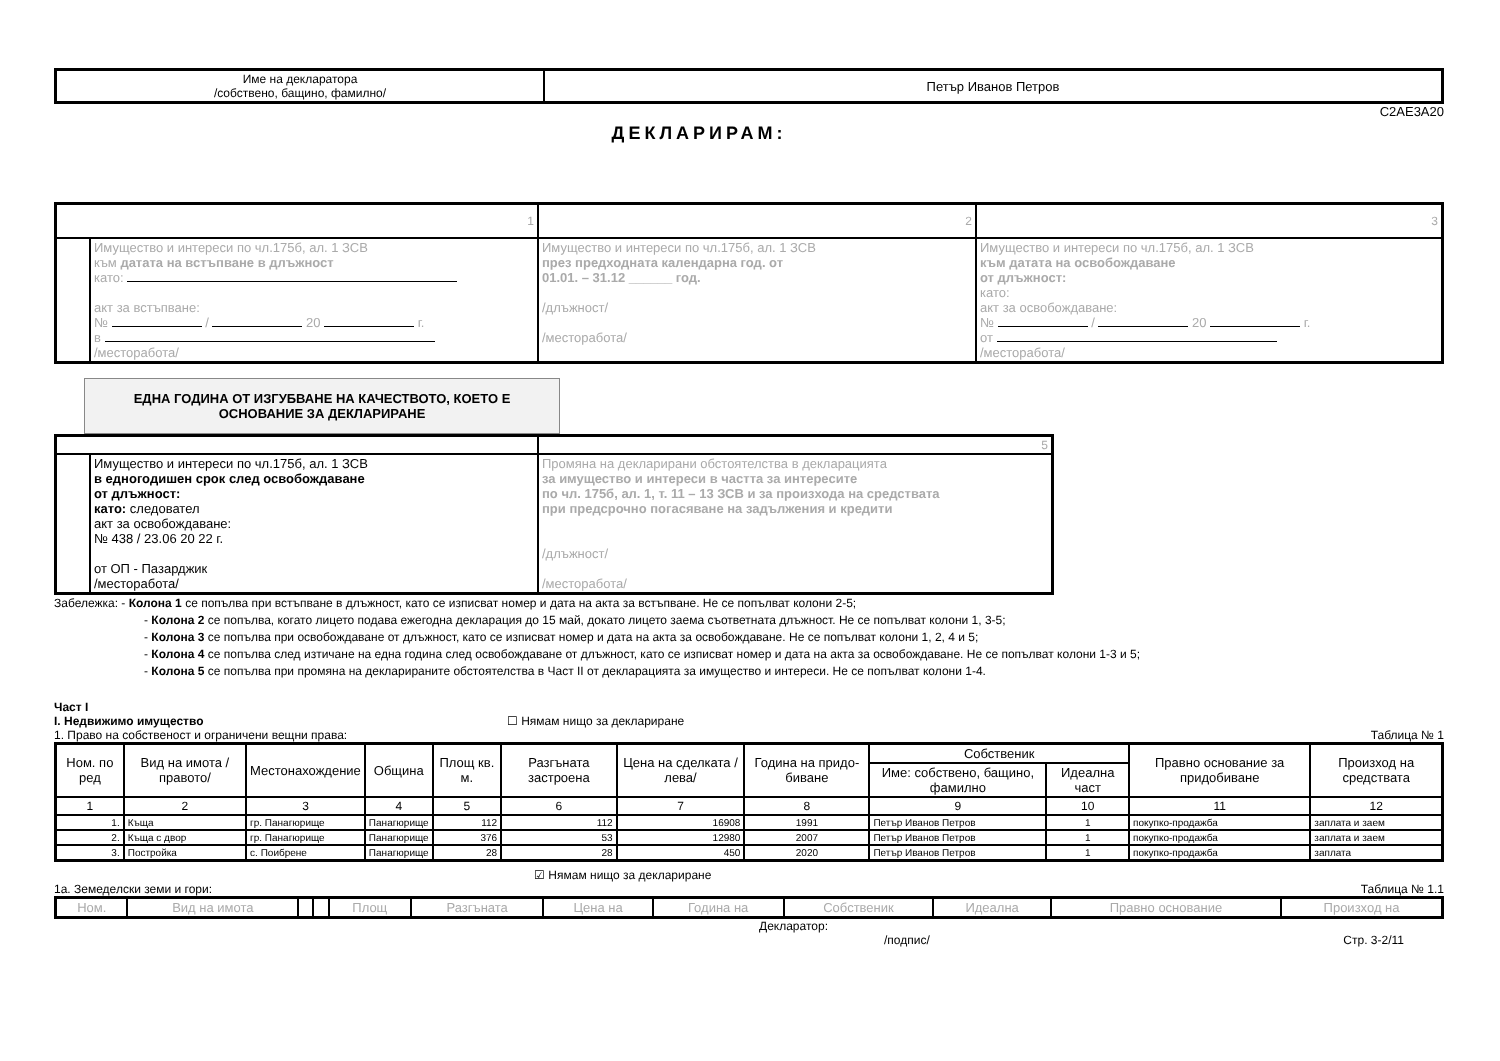| Име на декларатора /собствено, бащино, фамилно/ | Петър Иванов Петров |
C2AE3A20
ДЕКЛАРИРАМ:
| 1 | | 2 | 3 |
| | Имущество и интереси по чл.175б, ал. 1 ЗСВ към датата на встъпване в длъжност като: акт за встъпване: № / 20 г. в /месторабота/ | Имущество и интереси по чл.175б, ал. 1 ЗСВ през предходната календарна год. от 01.01. – 31.12 ______ год. /длъжност/ /месторабота/ | Имущество и интереси по чл.175б, ал. 1 ЗСВ към датата на освобождаване от длъжност: като: акт за освобождаване: № / 20 г. от /месторабота/ |
ЕДНА ГОДИНА ОТ ИЗГУБВАНЕ НА КАЧЕСТВОТО, КОЕТО Е ОСНОВАНИЕ ЗА ДЕКЛАРИРАНЕ
| | | 5 |
| | Имущество и интереси по чл.175б, ал. 1 ЗСВ в едногодишен срок след освобождаване от длъжност: като: следовател акт за освобождаване: № 438 / 23.06 20 22 г. от ОП - Пазарджик /месторабота/ | Промяна на декларирани обстоятелства в декларацията за имущество и интереси в частта за интересите по чл. 175б, ал. 1, т. 11 – 13 ЗСВ и за произхода на средствата при предсрочно погасяване на задължения и кредити /длъжност/ /месторабота/ |
Забележка: - Колона 1 се попълва при встъпване в длъжност, като се изписват номер и дата на акта за встъпване. Не се попълват колони 2-5;
- Колона 2 се попълва, когато лицето подава ежегодна декларация до 15 май, докато лицето заема съответната длъжност. Не се попълват колони 1, 3-5;
- Колона 3 се попълва при освобождаване от длъжност, като се изписват номер и дата на акта за освобождаване. Не се попълват колони 1, 2, 4 и 5;
- Колона 4 се попълва след изтичане на една година след освобождаване от длъжност, като се изписват номер и дата на акта за освобождаване. Не се попълват колони 1-3 и 5;
- Колона 5 се попълва при промяна на декларираните обстоятелства в Част II от декларацията за имущество и интереси. Не се попълват колони 1-4.
Част I
I. Недвижимо имущество ☐ Нямам нищо за деклариране
1. Право на собственост и ограничени вещни права: Таблица № 1
| Ном. по ред | Вид на имота /правото/ | Местонахождение | Община | Площ кв. м. | Разгъната застроена | Цена на сделката /лева/ | Година на придо-биване | Собственик | | Правно основание за придобиване | Произход на средствата |
| --- | --- | --- | --- | --- | --- | --- | --- | --- | --- | --- | --- |
| | | | | | | | | Име: собствено, бащино, фамилно | Идеална част | | |
| 1 | 2 | 3 | 4 | 5 | 6 | 7 | 8 | 9 | 10 | 11 | 12 |
| 1. | Къща | гр. Панагюрище | Панагюрище | 112 | 112 | 16908 | 1991 | Петър Иванов Петров | 1 | покупко-продажба | заплата и заем |
| 2. | Къща с двор | гр. Панагюрище | Панагюрище | 376 | 53 | 12980 | 2007 | Петър Иванов Петров | 1 | покупко-продажба | заплата и заем |
| 3. | Постройка | с. Поибрене | Панагюрище | 28 | 28 | 450 | 2020 | Петър Иванов Петров | 1 | покупко-продажба | заплата |
☑ Нямам нищо за деклариране
1а. Земеделски земи и гори: Таблица № 1.1
| Ном. | Вид на имота | | | Площ | Разгъната | Цена на | Година на | Собственик | Идеална | Правно основание | Произход на |
| --- | --- | --- | --- | --- | --- | --- | --- | --- | --- | --- | --- |
Декларатор:
/подпис/ Стр. 3-2/11